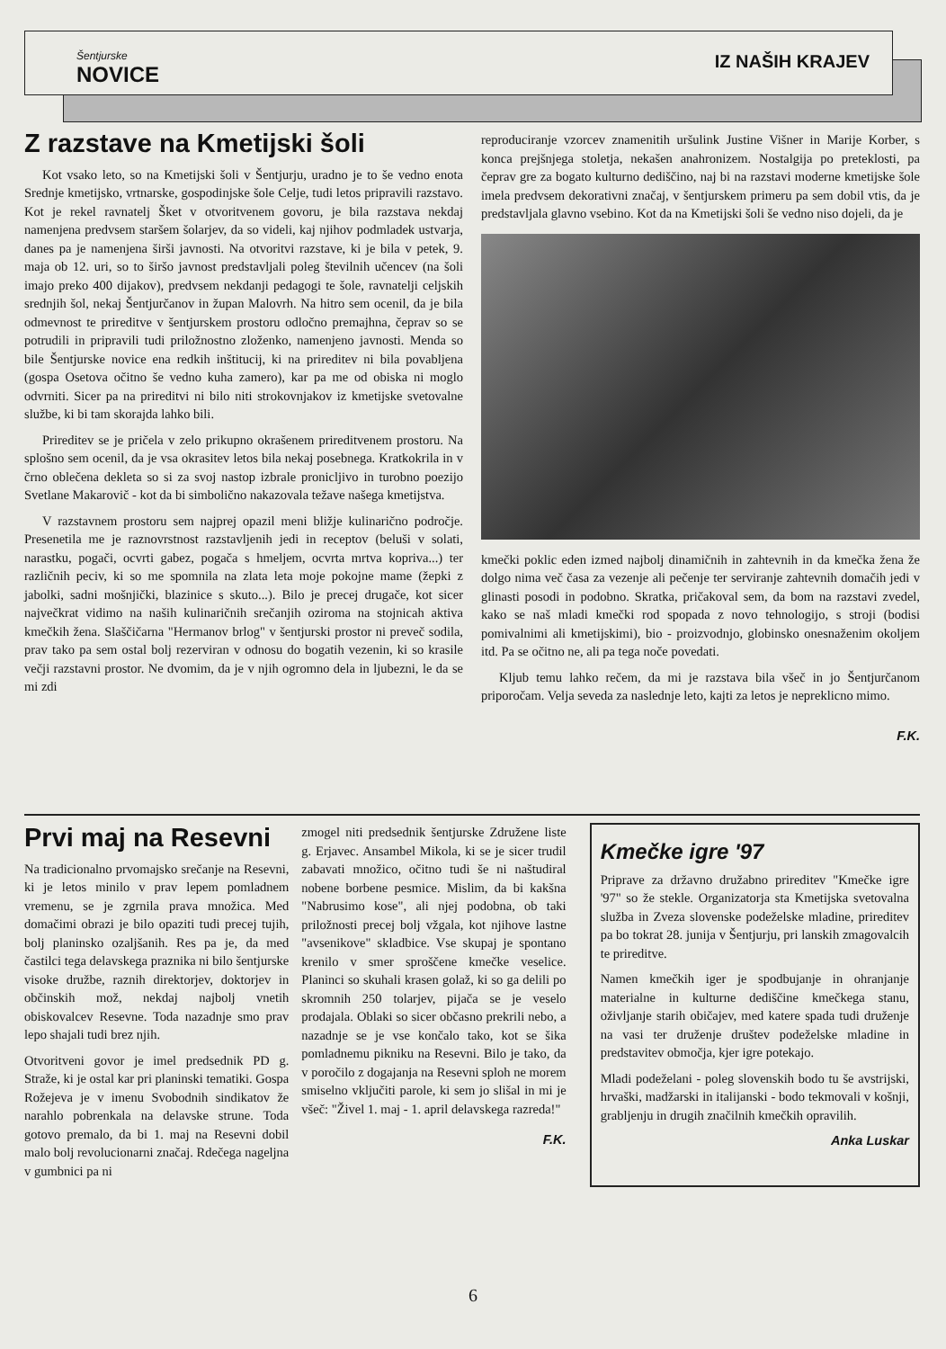Šentjurske
NOVICE
IZ NAŠIH KRAJEV
Z razstave na Kmetijski šoli
Kot vsako leto, so na Kmetijski šoli v Šentjurju, uradno je to še vedno enota Srednje kmetijsko, vrtnarske, gospodinjske šole Celje, tudi letos pripravili razstavo. Kot je rekel ravnatelj Šket v otvoritvenem govoru, je bila razstava nekdaj namenjena predvsem staršem šolarjev, da so videli, kaj njihov podmladek ustvarja, danes pa je namenjena širši javnosti. Na otvoritvi razstave, ki je bila v petek, 9. maja ob 12. uri, so to širšo javnost predstavljali poleg številnih učencev (na šoli imajo preko 400 dijakov), predvsem nekdanji pedagogi te šole, ravnatelji celjskih srednjih šol, nekaj Šentjurčanov in župan Malovrh. Na hitro sem ocenil, da je bila odmevnost te prireditve v šentjurskem prostoru odločno premajhna, čeprav so se potrudili in pripravili tudi priložnostno zloženko, namenjeno javnosti. Menda so bile Šentjurske novice ena redkih inštitucij, ki na prireditev ni bila povabljena (gospa Osetova očitno še vedno kuha zamero), kar pa me od obiska ni moglo odvrniti. Sicer pa na prireditvi ni bilo niti strokovnjakov iz kmetijske svetovalne službe, ki bi tam skorajda lahko bili.
Prireditev se je pričela v zelo prikupno okrašenem prireditvenem prostoru. Na splošno sem ocenil, da je vsa okrasitev letos bila nekaj posebnega. Kratkokrila in v črno oblečena dekleta so si za svoj nastop izbrale pronicljivo in turobno poezijo Svetlane Makarovič - kot da bi simbolično nakazovala težave našega kmetijstva.
V razstavnem prostoru sem najprej opazil meni bližje kulinarično področje. Presenetila me je raznovrstnost razstavljenih jedi in receptov (beluši v solati, narastku, pogači, ocvrti gabez, pogača s hmeljem, ocvrta mrtva kopriva...) ter različnih peciv, ki so me spomnila na zlata leta moje pokojne mame (žepki z jabolki, sadni mošnjički, blazinice s skuto...). Bilo je precej drugače, kot sicer največkrat vidimo na naših kulinaričnih srečanjih oziroma na stojnicah aktiva kmečkih žena. Slaščičarna "Hermanov brlog" v šentjurski prostor ni preveč sodila, prav tako pa sem ostal bolj rezerviran v odnosu do bogatih vezenin, ki so krasile večji razstavni prostor. Ne dvomim, da je v njih ogromno dela in ljubezni, le da se mi zdi
reproduciranje vzorcev znamenitih uršulink Justine Višner in Marije Korber, s konca prejšnjega stoletja, nekašen anahronizem. Nostalgija po preteklosti, pa čeprav gre za bogato kulturno dediščino, naj bi na razstavi moderne kmetijske šole imela predvsem dekorativni značaj, v šentjurskem primeru pa sem dobil vtis, da je predstavljala glavno vsebino. Kot da na Kmetijski šoli še vedno niso dojeli, da je
kmečki poklic eden izmed najbolj dinamičnih in zahtevnih in da kmečka žena že dolgo nima več časa za vezenje ali pečenje ter serviranje zahtevnih domačih jedi v glinasti posodi in podobno. Skratka, pričakoval sem, da bom na razstavi zvedel, kako se naš mladi kmečki rod spopada z novo tehnologijo, s stroji (bodisi pomivalnimi ali kmetijskimi), bio - proizvodnjo, globinsko onesnaženim okoljem itd. Pa se očitno ne, ali pa tega noče povedati.
Kljub temu lahko rečem, da mi je razstava bila všeč in jo Šentjurčanom priporočam. Velja seveda za naslednje leto, kajti za letos je nepreklicno mimo.
F.K.
Prvi maj na Resevni
Na tradicionalno prvomajsko srečanje na Resevni, ki je letos minilo v prav lepem pomladnem vremenu, se je zgrnila prava množica. Med domačimi obrazi je bilo opaziti tudi precej tujih, bolj planinsko ozaljšanih. Res pa je, da med častilci tega delavskega praznika ni bilo šentjurske visoke družbe, raznih direktorjev, doktorjev in občinskih mož, nekdaj najbolj vnetih obiskovalcev Resevne. Toda nazadnje smo prav lepo shajali tudi brez njih.
Otvoritveni govor je imel predsednik PD g. Straže, ki je ostal kar pri planinski tematiki. Gospa Rožejeva je v imenu Svobodnih sindikatov že narahlo pobrenkala na delavske strune. Toda gotovo premalo, da bi 1. maj na Resevni dobil malo bolj revolucionarni značaj. Rdečega nageljna v gumbnici pa ni
zmogel niti predsednik šentjurske Združene liste g. Erjavec. Ansambel Mikola, ki se je sicer trudil zabavati množico, očitno tudi še ni naštudiral nobene borbene pesmice. Mislim, da bi kakšna "Nabrusimo kose", ali njej podobna, ob taki priložnosti precej bolj vžgala, kot njihove lastne "avsenikove" skladbice. Vse skupaj je spontano krenilo v smer sproščene kmečke veselice. Planinci so skuhali krasen golaž, ki so ga delili po skromnih 250 tolarjev, pijača se je veselo prodajala. Oblaki so sicer občasno prekrili nebo, a nazadnje se je vse končalo tako, kot se šika pomladnemu pikniku na Resevni. Bilo je tako, da v poročilo z dogajanja na Resevni sploh ne morem smiselno vključiti parole, ki sem jo slišal in mi je všeč: "Živel 1. maj - 1. april delavskega razreda!"
F.K.
Kmečke igre '97
Priprave za državno družabno prireditev "Kmečke igre '97" so že stekle. Organizatorja sta Kmetijska svetovalna služba in Zveza slovenske podeželske mladine, prireditev pa bo tokrat 28. junija v Šentjurju, pri lanskih zmagovalcih te prireditve.
Namen kmečkih iger je spodbujanje in ohranjanje materialne in kulturne dediščine kmečkega stanu, oživljanje starih običajev, med katere spada tudi druženje na vasi ter druženje društev podeželske mladine in predstavitev območja, kjer igre potekajo.
Mladi podeželani - poleg slovenskih bodo tu še avstrijski, hrvaški, madžarski in italijanski - bodo tekmovali v košnji, grabljenju in drugih značilnih kmečkih opravilih.
Anka Luskar
6